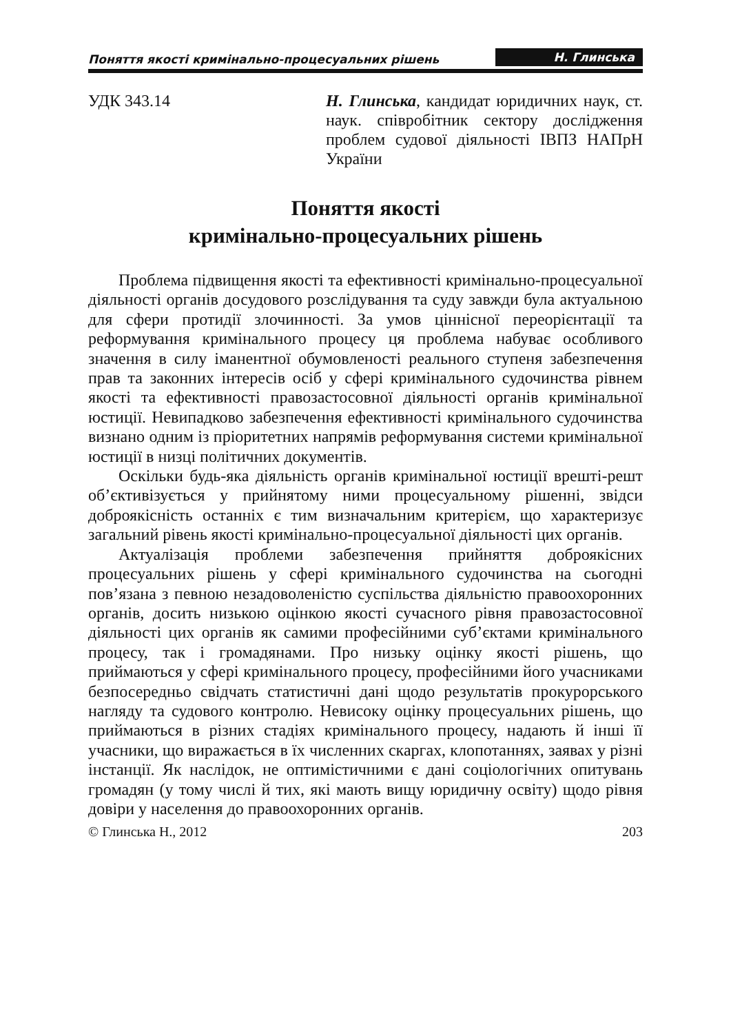Поняття якості кримінально-процесуальних рішень Н. Глинська
УДК 343.14 Н. Глинська, кандидат юридичних наук, ст. наук. співробітник сектору дослідження проблем судової діяльності ІВПЗ НАПрН України
Поняття якості
кримінально-процесуальних рішень
Проблема підвищення якості та ефективності кримінально-процесуальної діяльності органів досудового розслідування та суду завжди була актуальною для сфери протидії злочинності. За умов ціннісної переорієнтації та реформування кримінального процесу ця проблема набуває особливого значення в силу іманентної обумовленості реального ступеня забезпечення прав та законних інтересів осіб у сфері кримінального судочинства рівнем якості та ефективності правозастосовної діяльності органів кримінальної юстиції. Невипадково забезпечення ефективності кримінального судочинства визнано одним із пріоритетних напрямів реформування системи кримінальної юстиції в низці політичних документів.
Оскільки будь-яка діяльність органів кримінальної юстиції врешті-решт об’єктивізується у прийнятому ними процесуальному рішенні, звідси доброякісність останніх є тим визначальним критерієм, що характеризує загальний рівень якості кримінально-процесуальної діяльності цих органів.
Актуалізація проблеми забезпечення прийняття доброякісних процесуальних рішень у сфері кримінального судочинства на сьогодні пов’язана з певною незадоволеністю суспільства діяльністю правоохоронних органів, досить низькою оцінкою якості сучасного рівня правозастосовної діяльності цих органів як самими професійними суб’єктами кримінального процесу, так і громадянами. Про низьку оцінку якості рішень, що приймаються у сфері кримінального процесу, професійними його учасниками безпосередньо свідчать статистичні дані щодо результатів прокурорського нагляду та судового контролю. Невисоку оцінку процесуальних рішень, що приймаються в різних стадіях кримінального процесу, надають й інші її учасники, що виражається в їх численних скаргах, клопотаннях, заявах у різні інстанції. Як наслідок, не оптимістичними є дані соціологічних опитувань громадян (у тому числі й тих, які мають вищу юридичну освіту) щодо рівня довіри у населення до правоохоронних органів.
© Глинська Н., 2012 203